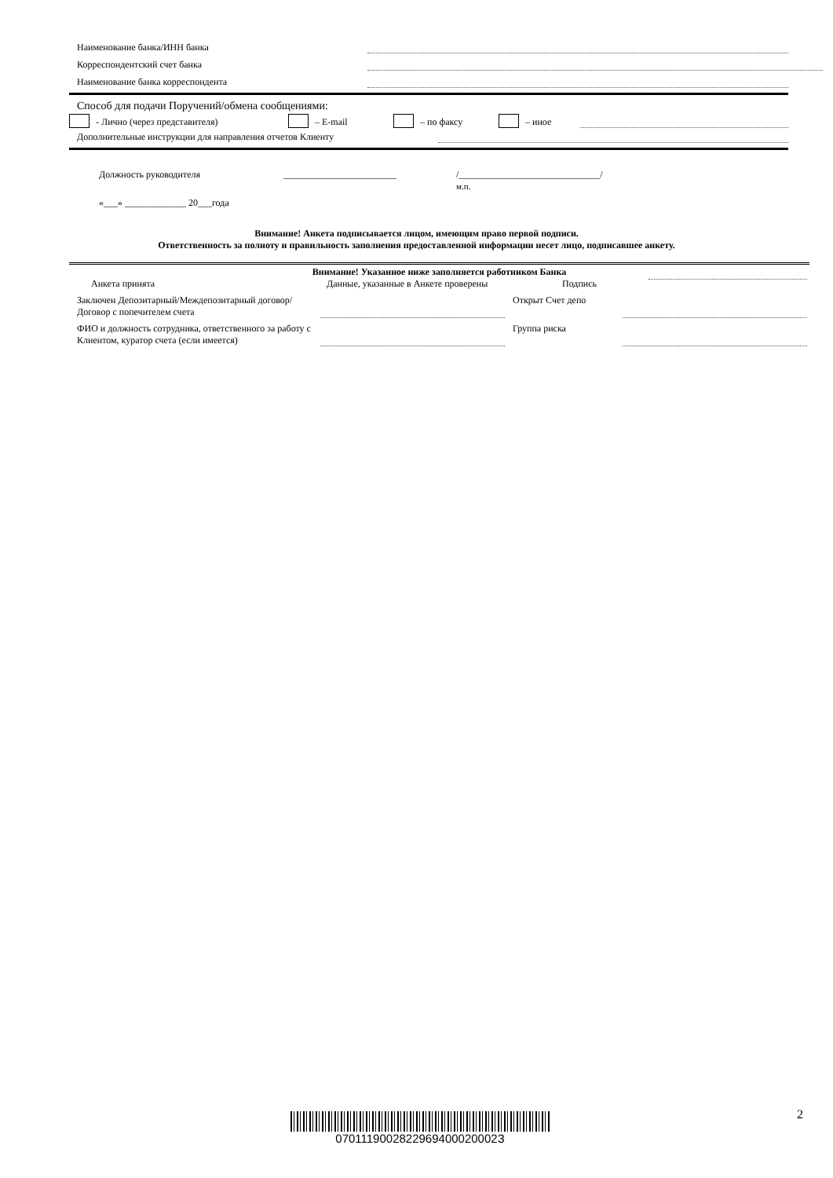Наименование банка/ИНН банка
Корреспондентский счет банка
Наименование банка корреспондента
Способ для подачи Поручений/обмена сообщениями:
- Лично (через представителя) – E-mail – по факсу – иное
Дополнительные инструкции для направления отчетов Клиенту
Должность руководителя ________________________ /______________________________/
м.п.
«___» _____________ 20___года
Внимание! Анкета подписывается лицом, имеющим право первой подписи.
Ответственность за полноту и правильность заполнения предоставленной информации несет лицо, подписавшее анкету.
Внимание! Указанное ниже заполняется работником Банка
Анкета принята Данные, указанные в Анкете проверены Подпись
Заключен Депозитарный/Междепозитарный договор/Договор с попечителем счета Открыт Счет депо
ФИО и должность сотрудника, ответственного за работу с Клиентом, куратор счета (если имеется) Группа риска
0701119002822969400020002З 2